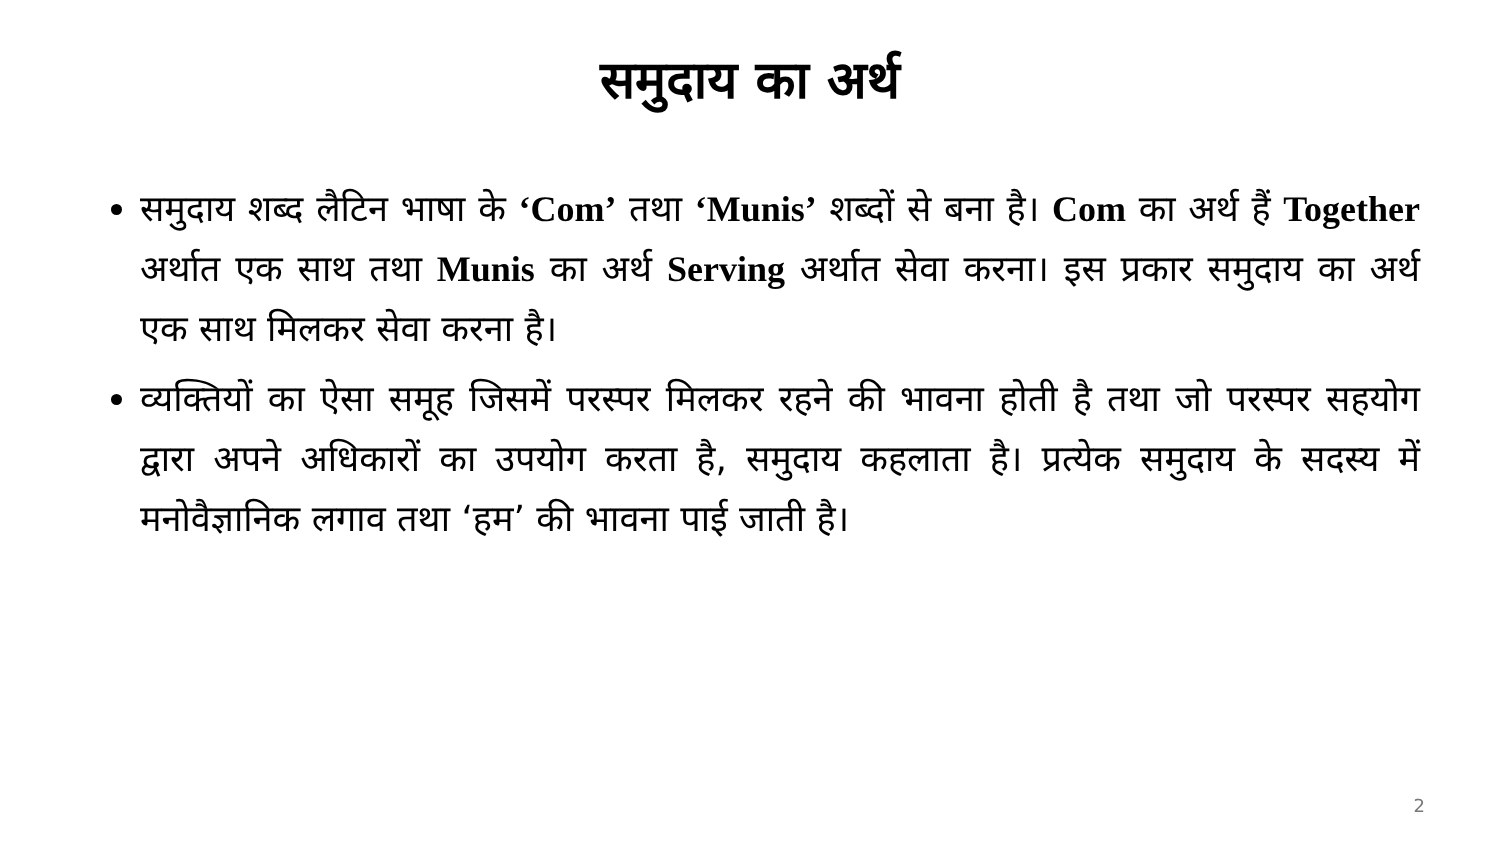समुदाय का अर्थ
समुदाय शब्द लैटिन भाषा के ‘Com’ तथा ‘Munis’ शब्दों से बना है। Com का अर्थ हैं Together अर्थात एक साथ तथा Munis का अर्थ Serving अर्थात सेवा करना। इस प्रकार समुदाय का अर्थ एक साथ मिलकर सेवा करना है।
व्यक्तियों का ऐसा समूह जिसमें परस्पर मिलकर रहने की भावना होती है तथा जो परस्पर सहयोग द्वारा अपने अधिकारों का उपयोग करता है, समुदाय कहलाता है। प्रत्येक समुदाय के सदस्य में मनोवैज्ञानिक लगाव तथा ‘हम’ की भावना पाई जाती है।
2